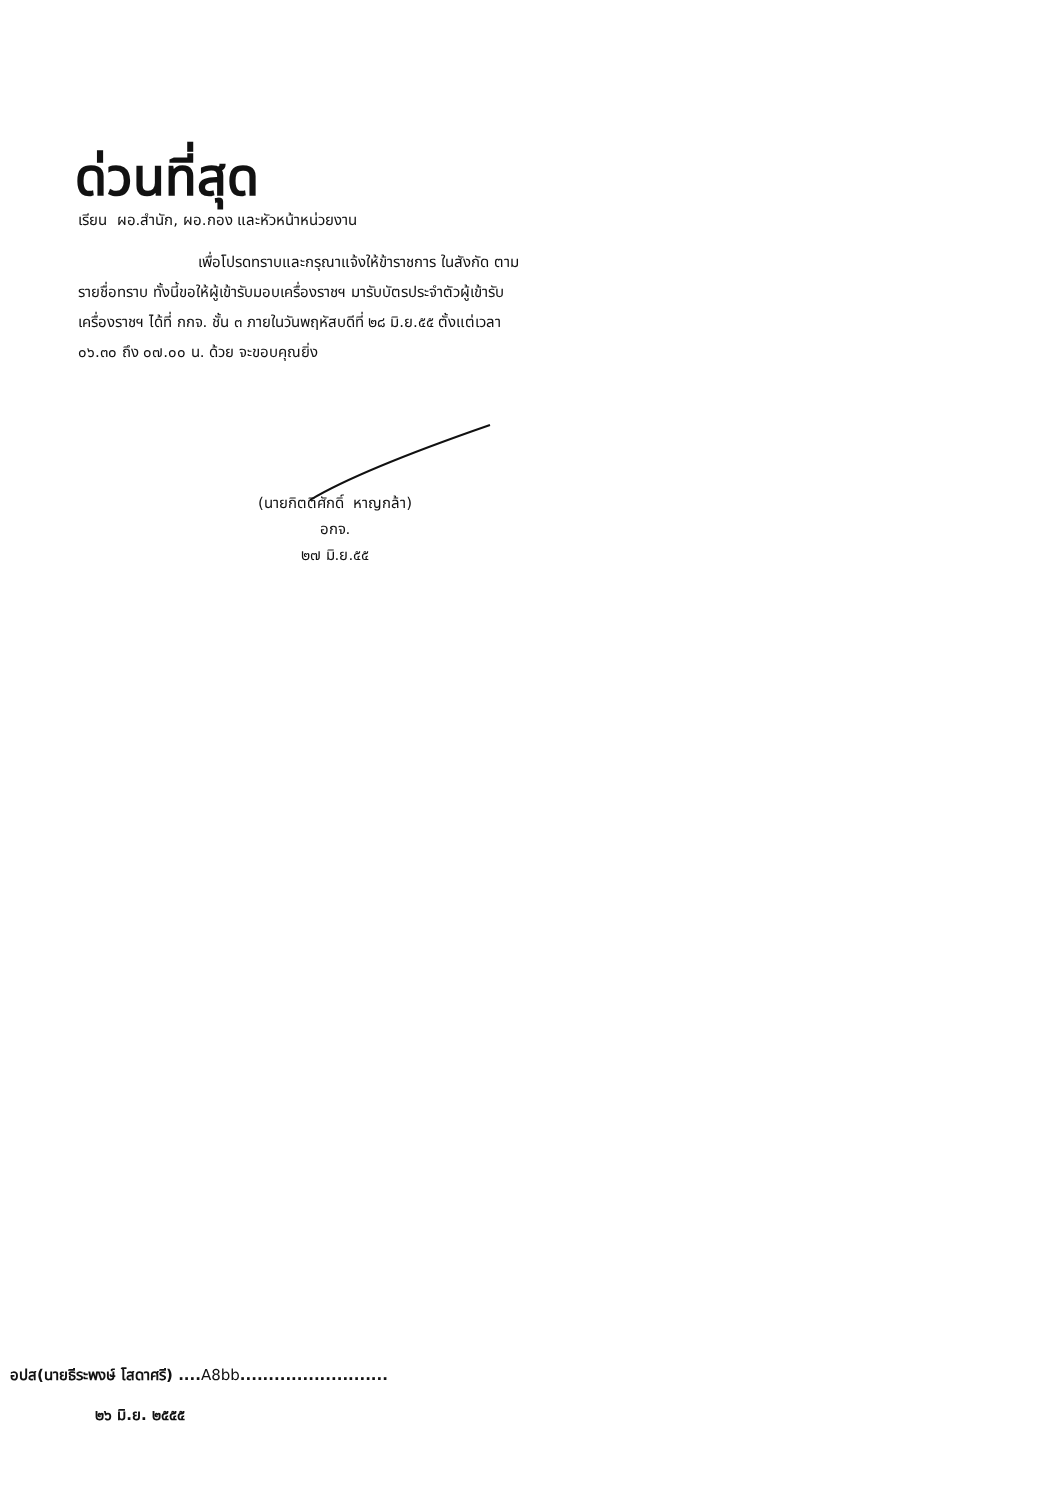ด่วนที่สุด
เรียน ผอ.สำนัก, ผอ.กอง และหัวหน้าหน่วยงาน
เพื่อโปรดทราบและกรุณาแจ้งให้ข้าราชการ ในสังกัด ตามรายชื่อทราบ ทั้งนี้ขอให้ผู้เข้ารับมอบเครื่องราชฯ มารับบัตรประจำตัวผู้เข้ารับเครื่องราชฯ ได้ที่ กกจ. ชั้น ๓ ภายในวันพฤหัสบดีที่ ๒๘ มิ.ย.๕๕ ตั้งแต่เวลา ๐๖.๓๐ ถึง ๐๗.๐๐ น. ด้วย จะขอบคุณยิ่ง
(นายกิตติศักดิ์ หาญกล้า)
อกจ.
๒๗ มิ.ย.๕๕
อปส(นายธีระพงษ์ โสดาศรี) ....A8bb..........................
๒๖ มิ.ย. ๒๕๕๕